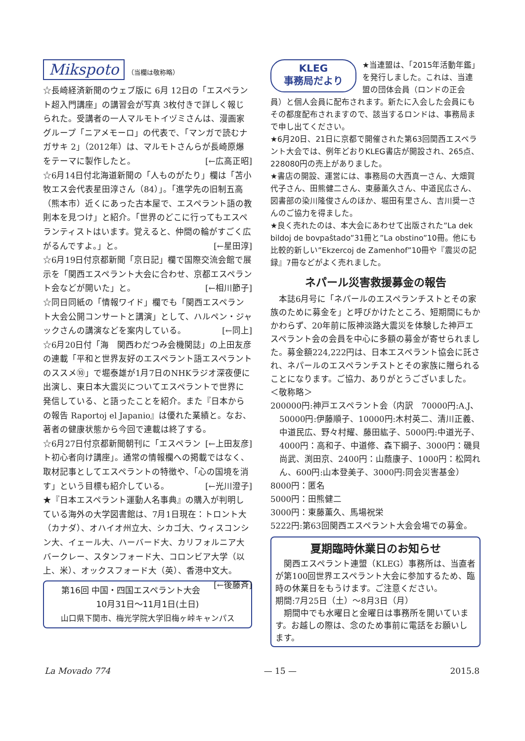Mikspoto （当欄は敬称略）
☆長崎経済新聞のウェブ版に 6月 12日の「エスペラント超入門講座」の講習会が写真 3枚付きで詳しく報じられた。受講者の一人マルモトイヅミさんは、漫画家グループ「ニアメモーロ」の代表で、「マンガで読むナガサキ 2」（2012年）は、マルモトさんらが長崎原爆をテーマに製作したと。 [←広高正昭]
☆6月14日付北海道新聞の「人ものがたり」欄は「苫小牧エス会代表星田淳さん（84）」。「進学先の旧制五高（熊本市）近くにあった古本屋で、エスペラント語の教則本を見つけ」と紹介。「世界のどこに行ってもエスペランティストはいます。覚えると、仲間の輪がすごく広がるんですよ。」と。 [←星田淳]
☆6月19日付京都新聞「京日記」欄で国際交流会館で展示を「関西エスペラント大会に合わせ、京都エスペラント会などが開いた」と。 [←相川節子]
☆同日同紙の「情報ワイド」欄でも「関西エスペラント大会公開コンサートと講演」として、ハルペン・ジャックさんの講演などを案内している。 [←同上]
☆6月20日付「海　関西わだつみ会機関誌」の上田友彦の連載「平和と世界友好のエスペラント語エスペラントのススメ⑩」で堀泰雄が1月7日のNHKラジオ深夜便に出演し、東日本大震災についてエスペラントで世界に発信している、と語ったことを紹介。また『日本からの報告 Raportoj el Japanio』は優れた業績と。なお、著者の健康状態から今回で連載は終了する。 [←上田友彦]
☆6月27日付京都新聞朝刊に「エスペラント初心者向け講座」。通常の情報欄への掲載ではなく、取材記事としてエスペラントの特徴や、「心の国境を消す」という目標も紹介している。 [←光川澄子]
★『日本エスペラント運動人名事典』の購入が判明している海外の大学図書館は、7月1日現在：トロント大（カナダ）、オハイオ州立大、シカゴ大、ウィスコンシン大、イェール大、ハーバード大、カリフォルニア大バークレー、スタンフォード大、コロンビア大学（以上、米）、オックスフォード大（英）、香港中文大。 [←後藤斉]
第16回 中国・四国エスペラント大会
10月31日〜11月1日(土日)
山口県下関市、梅光学院大学旧梅ヶ峠キャンパス
KLEG
事務局だより
★当連盟は、「2015年活動年鑑」を発行しました。これは、当連盟の団体会員（ロンドの正会員）と個人会員に配布されます。新たに入会した会員にもその都度配布されますので、該当するロンドは、事務局まで申し出てください。
★6月20日、21日に京都で開催された第63回関西エスペラント大会では、例年どおりKLEG書店が開設され、265点、228080円の売上がありました。
★書店の開設、運営には、事務局の大西真一さん、大畑賀代子さん、田熊健二さん、東藤薫久さん、中道民広さん、図書部の染川隆俊さんのほか、堀田有里さん、吉川奨一さんのご協力を得ました。
★良く売れたのは、本大会にあわせて出版された”La dek bildoj de bovpaŝtado”31冊と”La obstino”10冊。他にも比較的新しい”Ekzercoj de Zamenhof”10冊や『震災の記録』7冊などがよく売れました。
ネパール災害救援募金の報告
　本誌6月号に「ネパールのエスペランチストとその家族のために募金を」と呼びかけたところ、短期間にもかかわらず、20年前に阪神淡路大震災を体験した神戸エスペラント会の会員を中心に多額の募金が寄せられました。募金額224,222円は、日本エスペラント協会に託され、ネパールのエスペランチストとその家族に贈られることになります。ご協力、ありがとうございました。
＜敬称略＞
200000円:神戸エスペラント会（内訳　70000円:A.J、
50000円:伊藤順子、10000円:木村英二、清川正義、中道民広、野々村耀、藤田紘子、5000円:中道光子、4000円：高和子、中道修、森下綱子、3000円：磯貝尚武、渕田京、2400円：山蔭康子、1000円：松岡れん、600円:山本登美子、3000円:同会災害基金）
8000円：匿名
5000円：田熊健二
3000円：東藤薫久、馬場祝栄
5222円:第63回関西エスペラント大会会場での募金。
夏期臨時休業日のお知らせ
　関西エスペラント連盟（KLEG）事務所は、当直者が第100回世界エスペラント大会に参加するため、臨時の休業日をもうけます。ご注意ください。
期間:7月25日（土）〜8月3日（月）
　期間中でも水曜日と金曜日は事務所を開いています。お越しの際は、念のため事前に電話をお願いします。
La Movado 774 — 15 — 2015.8